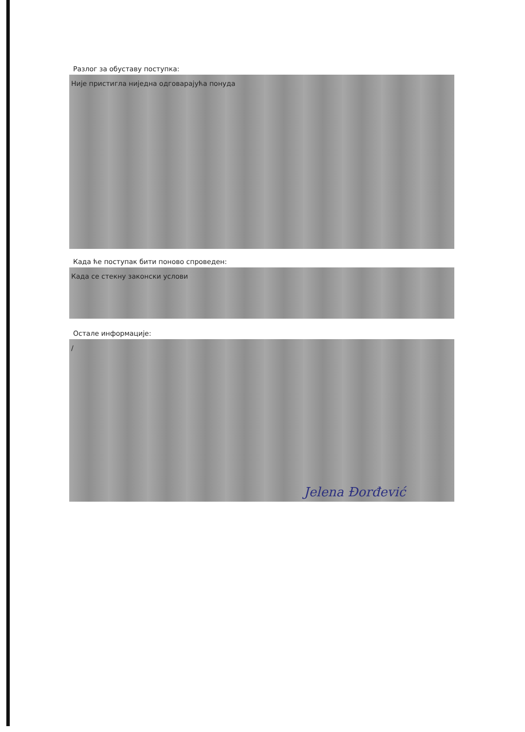Разлог за обуставу поступка:
Није пристигла ниједна одговарајућа понуда
Када ће поступак бити поново спроведен:
Када се стекну законски услови
Остале информације:
/
Jelena Đorđević